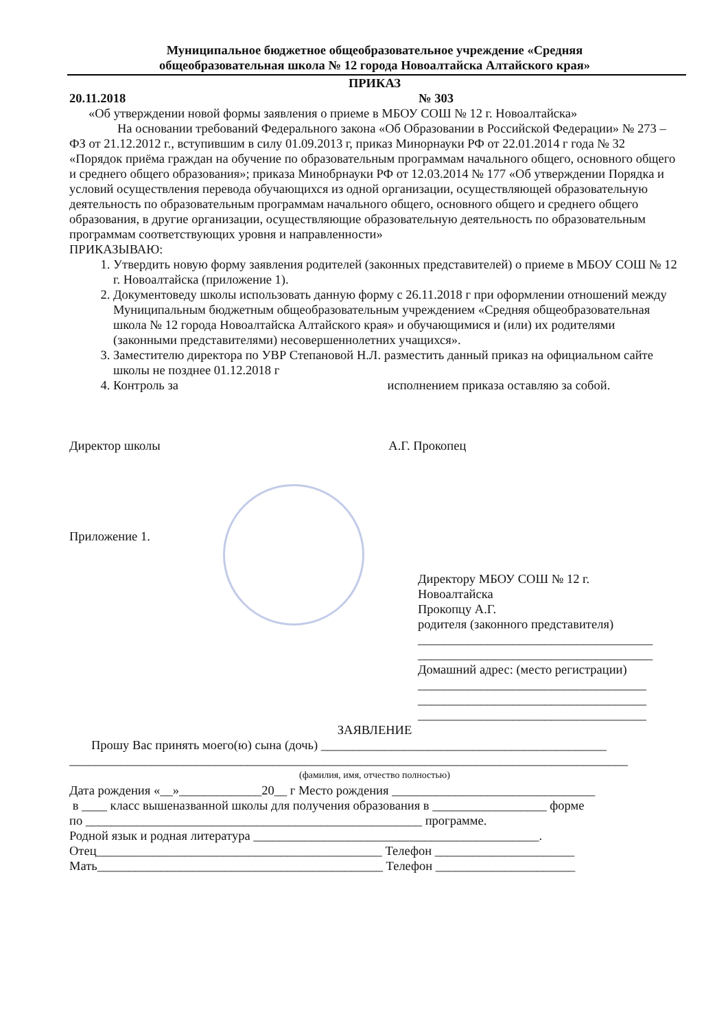Муниципальное бюджетное общеобразовательное учреждение «Средняя
общеобразовательная школа № 12 города Новоалтайска Алтайского края»
ПРИКАЗ
20.11.2018 № 303
«Об утверждении новой формы заявления о приеме в МБОУ СОШ № 12 г. Новоалтайска»
На основании требований Федерального закона «Об Образовании в Российской Федерации» № 273 – ФЗ от 21.12.2012 г., вступившим в силу 01.09.2013 г, приказ Минорнауки РФ от 22.01.2014 г года № 32 «Порядок приёма граждан на обучение по образовательным программам начального общего, основного общего и среднего общего образования»; приказа Минобрнауки РФ от 12.03.2014 № 177 «Об утверждении Порядка и условий осуществления перевода обучающихся из одной организации, осуществляющей образовательную деятельность по образовательным программам начального общего, основного общего и среднего общего образования, в другие организации, осуществляющие образовательную деятельность по образовательным программам соответствующих уровня и направленности»
ПРИКАЗЫВАЮ:
1. Утвердить новую форму заявления родителей (законных представителей) о приеме в МБОУ СОШ № 12 г. Новоалтайска (приложение 1).
2. Документоведу школы использовать данную форму с 26.11.2018 г при оформлении отношений между Муниципальным бюджетным общеобразовательным учреждением «Средняя общеобразовательная школа № 12 города Новоалтайска Алтайского края» и обучающимися и (или) их родителями (законными представителями) несовершеннолетних учащихся».
3. Заместителю директора по УВР Степановой Н.Л. разместить данный приказ на официальном сайте школы не позднее 01.12.2018 г
4. Контроль за исполнением приказа оставляю за собой.
Директор школы А.Г. Прокопец
Приложение 1.
Директору МБОУ СОШ № 12 г.
Новоалтайска
Прокопцу А.Г.
родителя (законного представителя)
_____________________________________
_____________________________________
Домашний адрес: (место регистрации)
____________________________________
____________________________________
____________________________________
ЗАЯВЛЕНИЕ
Прошу Вас принять моего(ю) сына (дочь) _____________________________________________
________________________________________________________________________________________
(фамилия, имя, отчество полностью)
Дата рождения «__»_____________20__ г Место рождения ________________________________
в ____ класс вышеназванной школы для получения образования в __________________ форме
по _____________________________________________________ программе.
Родной язык и родная литература _____________________________________________.
Отец_____________________________________________ Телефон ______________________
Мать_____________________________________________ Телефон ______________________